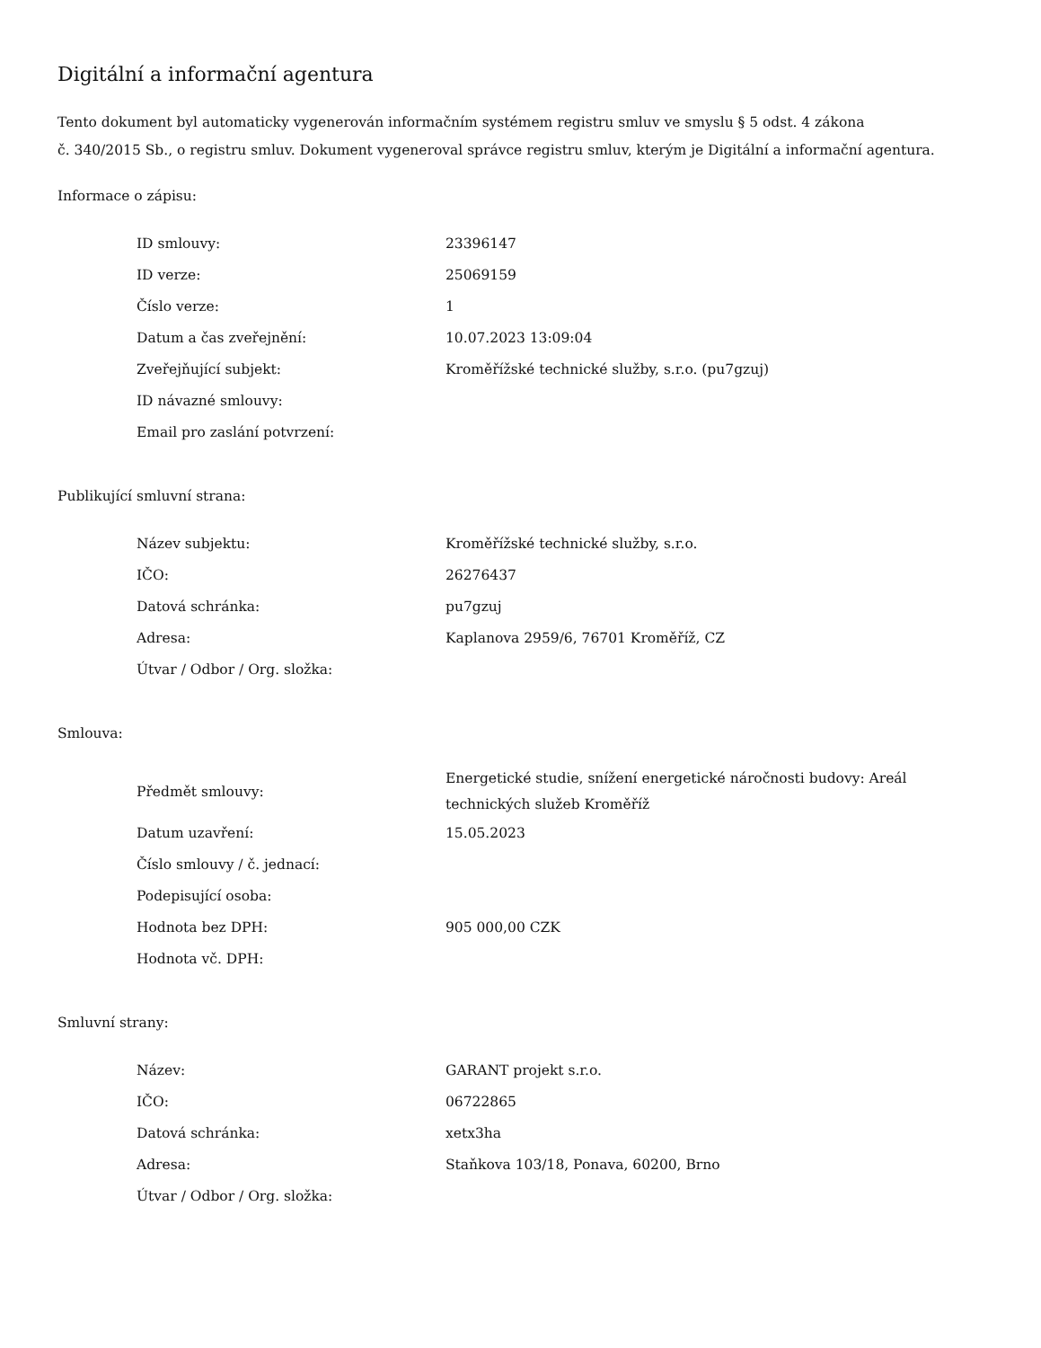Digitální a informační agentura
Tento dokument byl automaticky vygenerován informačním systémem registru smluv ve smyslu § 5 odst. 4 zákona
č. 340/2015 Sb., o registru smluv. Dokument vygeneroval správce registru smluv, kterým je Digitální a informační agentura.
Informace o zápisu:
| ID smlouvy: | 23396147 |
| ID verze: | 25069159 |
| Číslo verze: | 1 |
| Datum a čas zveřejnění: | 10.07.2023 13:09:04 |
| Zveřejňující subjekt: | Kroměřížské technické služby, s.r.o. (pu7gzuj) |
| ID návazné smlouvy: | |
| Email pro zaslání potvrzení: | |
Publikující smluvní strana:
| Název subjektu: | Kroměřížské technické služby, s.r.o. |
| IČO: | 26276437 |
| Datová schránka: | pu7gzuj |
| Adresa: | Kaplanova 2959/6, 76701 Kroměříž, CZ |
| Útvar / Odbor / Org. složka: | |
Smlouva:
| Předmět smlouvy: | Energetické studie, snížení energetické náročnosti budovy: Areál technických služeb Kroměříž |
| Datum uzavření: | 15.05.2023 |
| Číslo smlouvy / č. jednací: | |
| Podepisující osoba: | |
| Hodnota bez DPH: | 905 000,00 CZK |
| Hodnota vč. DPH: | |
Smluvní strany:
| Název: | GARANT projekt s.r.o. |
| IČO: | 06722865 |
| Datová schránka: | xetx3ha |
| Adresa: | Staňkova 103/18, Ponava, 60200, Brno |
| Útvar / Odbor / Org. složka: | |